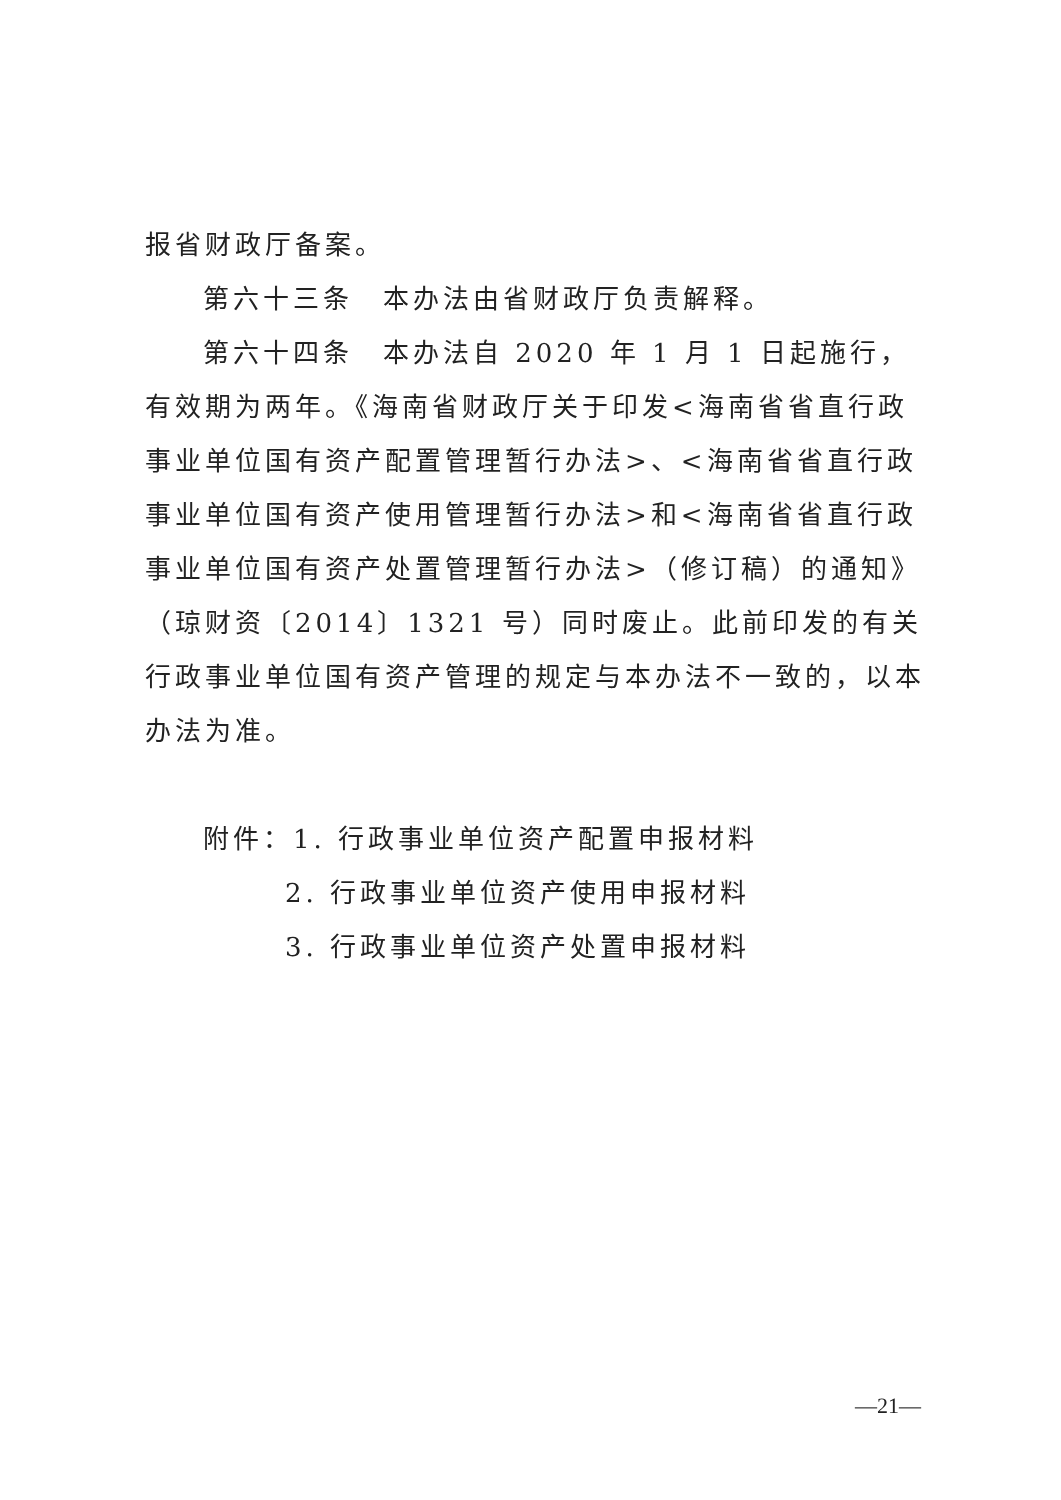报省财政厅备案。
第六十三条　本办法由省财政厅负责解释。
第六十四条　本办法自 2020 年 1 月 1 日起施行，有效期为两年。《海南省财政厅关于印发<海南省省直行政事业单位国有资产配置管理暂行办法>、<海南省省直行政事业单位国有资产使用管理暂行办法>和<海南省省直行政事业单位国有资产处置管理暂行办法>（修订稿）的通知》（琼财资〔2014〕1321 号）同时废止。此前印发的有关行政事业单位国有资产管理的规定与本办法不一致的，以本办法为准。
附件：1. 行政事业单位资产配置申报材料
2. 行政事业单位资产使用申报材料
3. 行政事业单位资产处置申报材料
—21—